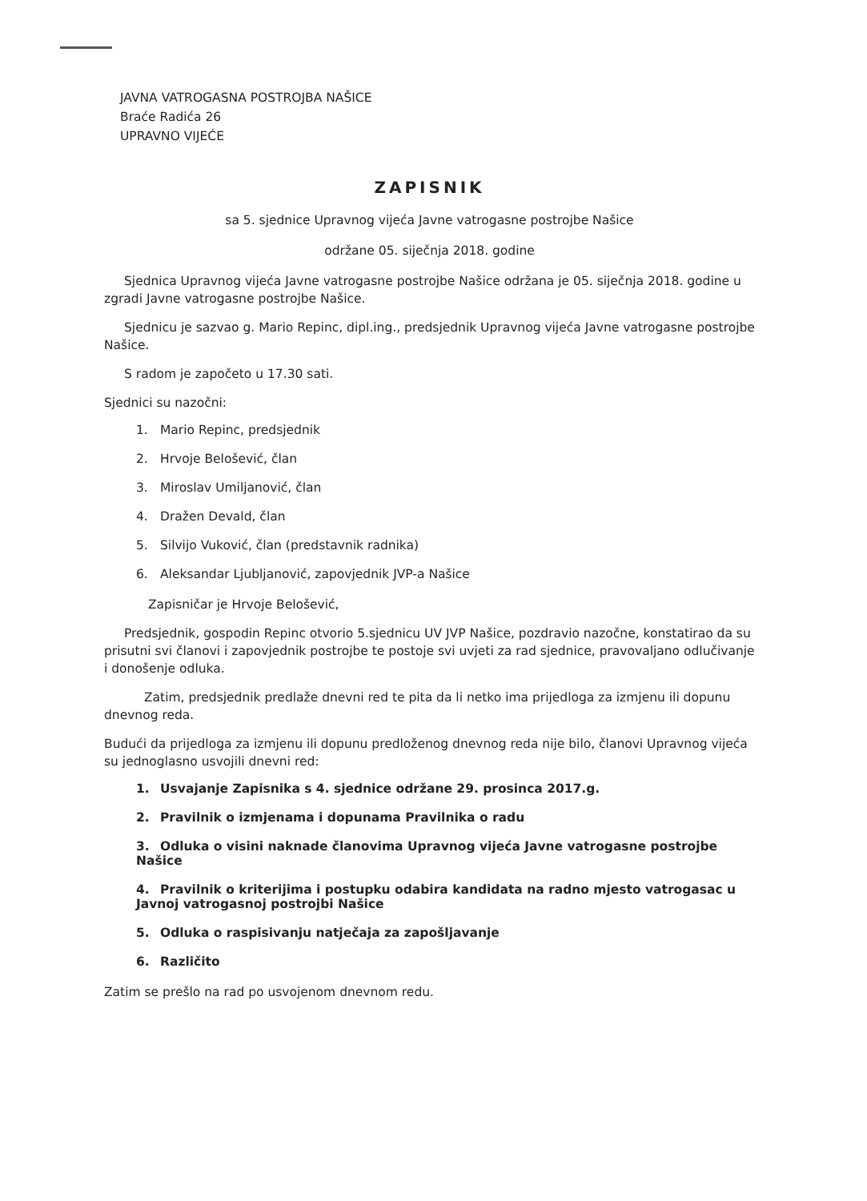JAVNA VATROGASNA POSTROJBA NAŠICE
Braće Radića 26
UPRAVNO VIJEĆE
ZAPISNIK
sa 5. sjednice Upravnog vijeća Javne vatrogasne postrojbe Našice
održane 05. siječnja 2018. godine
Sjednica Upravnog vijeća Javne vatrogasne postrojbe Našice održana je 05. siječnja 2018. godine u zgradi Javne vatrogasne postrojbe Našice.
Sjednicu je sazvao g. Mario Repinc, dipl.ing., predsjednik Upravnog vijeća Javne vatrogasne postrojbe Našice.
S radom je započeto u 17.30 sati.
Sjednici su nazočni:
1. Mario Repinc, predsjednik
2. Hrvoje Belošević, član
3. Miroslav Umiljanović, član
4. Dražen Devald, član
5. Silvijo Vuković, član (predstavnik radnika)
6. Aleksandar Ljubljanović, zapovjednik JVP-a Našice
Zapisničar je Hrvoje Belošević,
Predsjednik, gospodin Repinc otvorio 5.sjednicu UV JVP Našice, pozdravio nazočne, konstatirao da su prisutni svi članovi i zapovjednik postrojbe te postoje svi uvjeti za rad sjednice, pravovaljano odlučivanje i donošenje odluka.
Zatim, predsjednik predlaže dnevni red te pita da li netko ima prijedloga za izmjenu ili dopunu dnevnog reda.
Budući da prijedloga za izmjenu ili dopunu predloženog dnevnog reda nije bilo, članovi Upravnog vijeća su jednoglasno usvojili dnevni red:
1. Usvajanje Zapisnika s 4. sjednice održane 29. prosinca 2017.g.
2. Pravilnik o izmjenama i dopunama Pravilnika o radu
3. Odluka o visini naknade članovima Upravnog vijeća Javne vatrogasne postrojbe Našice
4. Pravilnik o kriterijima i postupku odabira kandidata na radno mjesto vatrogasac u Javnoj vatrogasnoj postrojbi Našice
5. Odluka o raspisivanju natječaja za zapošljavanje
6. Različito
Zatim se prešlo na rad po usvojenom dnevnom redu.